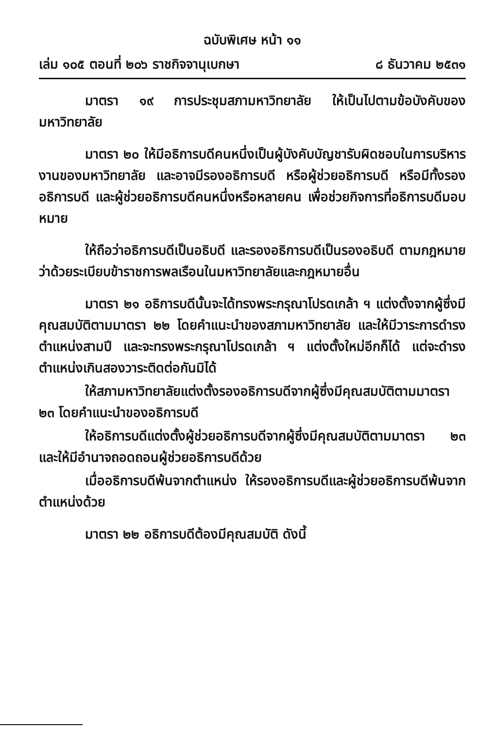ฉบับพิเศษ หน้า ๑๑
เล่ม ๑๐๕ ตอนที่ ๒๐๖ ราชกิจจานุเบกษา ๘ ธันวาคม ๒๕๓๑
มาตรา ๑๙ การประชุมสภามหาวิทยาลัย ให้เป็นไปตามข้อบังคับของมหาวิทยาลัย
มาตรา ๒๐ ให้มีอธิการบดีคนหนึ่งเป็นผู้บังคับบัญชารับผิดชอบในการบริหารงานของมหาวิทยาลัย และอาจมีรองอธิการบดี หรือผู้ช่วยอธิการบดี หรือมีทั้งรองอธิการบดี และผู้ช่วยอธิการบดีคนหนึ่งหรือหลายคน เพื่อช่วยกิจการที่อธิการบดีมอบหมาย
ให้ถือว่าอธิการบดีเป็นอธิบดี และรองอธิการบดีเป็นรองอธิบดี ตามกฎหมายว่าด้วยระเบียบข้าราชการพลเรือนในมหาวิทยาลัยและกฎหมายอื่น
มาตรา ๒๑ อธิการบดีนั้นจะได้ทรงพระกรุณาโปรดเกล้า ฯ แต่งตั้งจากผู้ซึ่งมีคุณสมบัติตามมาตรา ๒๒ โดยคำแนะนำของสภามหาวิทยาลัย และให้มีวาระการดำรงตำแหน่งสามปี และจะทรงพระกรุณาโปรดเกล้า ฯ แต่งตั้งใหม่อีกก็ได้ แต่จะดำรงตำแหน่งเกินสองวาระติดต่อกันมิได้
ให้สภามหาวิทยาลัยแต่งตั้งรองอธิการบดีจากผู้ซึ่งมีคุณสมบัติตามมาตรา ๒๓ โดยคำแนะนำของอธิการบดี
ให้อธิการบดีแต่งตั้งผู้ช่วยอธิการบดีจากผู้ซึ่งมีคุณสมบัติตามมาตรา ๒๓ และให้มีอำนาจถอดถอนผู้ช่วยอธิการบดีด้วย
เมื่ออธิการบดีพ้นจากตำแหน่ง ให้รองอธิการบดีและผู้ช่วยอธิการบดีพ้นจากตำแหน่งด้วย
มาตรา ๒๒ อธิการบดีต้องมีคุณสมบัติ ดังนี้